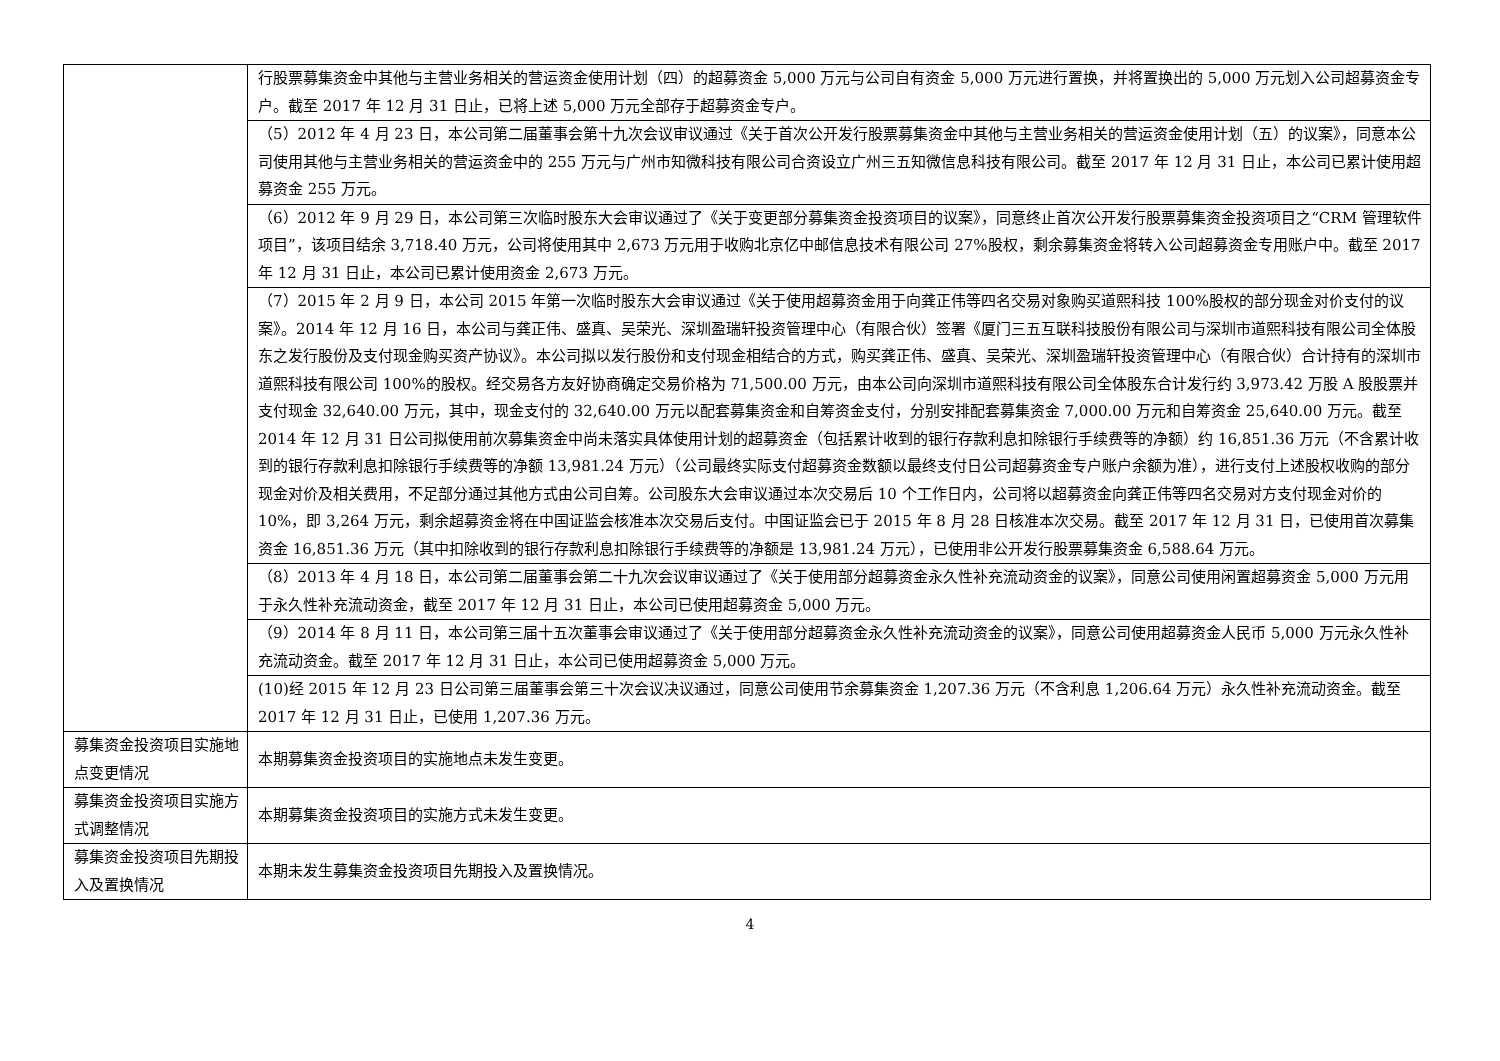| | 行股票募集资金中其他与主营业务相关的营运资金使用计划（四）的超募资金 5,000 万元与公司自有资金 5,000 万元进行置换，并将置换出的 5,000 万元划入公司超募资金专户。截至 2017 年 12 月 31 日止，已将上述 5,000 万元全部存于超募资金专户。 |
| | （5）2012 年 4 月 23 日，本公司第二届董事会第十九次会议审议通过《关于首次公开发行股票募集资金中其他与主营业务相关的营运资金使用计划（五）的议案》，同意本公司使用其他与主营业务相关的营运资金中的 255 万元与广州市知微科技有限公司合资设立广州三五知微信息科技有限公司。截至 2017 年 12 月 31 日止，本公司已累计使用超募资金 255 万元。 |
| | （6）2012 年 9 月 29 日，本公司第三次临时股东大会审议通过了《关于变更部分募集资金投资项目的议案》，同意终止首次公开发行股票募集资金投资项目之“CRM 管理软件项目”，该项目结余 3,718.40 万元，公司将使用其中 2,673 万元用于收购北京亿中邮信息技术有限公司 27%股权，剩余募集资金将转入公司超募资金专用账户中。截至 2017 年 12 月 31 日止，本公司已累计使用资金 2,673 万元。 |
| | （7）2015 年 2 月 9 日，本公司 2015 年第一次临时股东大会审议通过《关于使用超募资金用于向龚正伟等四名交易对象购买道熙科技 100%股权的部分现金对价支付的议案》。2014 年 12 月 16 日，本公司与龚正伟、盛真、吴荣光、深圳盈瑞轩投资管理中心（有限合伙）签署《厦门三五互联科技股份有限公司与深圳市道熙科技有限公司全体股东之发行股份及支付现金购买资产协议》。本公司拟以发行股份和支付现金相结合的方式，购买龚正伟、盛真、吴荣光、深圳盈瑞轩投资管理中心（有限合伙）合计持有的深圳市道熙科技有限公司 100%的股权。经交易各方友好协商确定交易价格为 71,500.00 万元，由本公司向深圳市道熙科技有限公司全体股东合计发行约 3,973.42 万股 A 股股票并支付现金 32,640.00 万元，其中，现金支付的 32,640.00 万元以配套募集资金和自筹资金支付，分别安排配套募集资金 7,000.00 万元和自筹资金 25,640.00 万元。截至 2014 年 12 月 31 日公司拟使用前次募集资金中尚未落实具体使用计划的超募资金（包括累计收到的银行存款利息扣除银行手续费等的净额）约 16,851.36 万元（不含累计收到的银行存款利息扣除银行手续费等的净额 13,981.24 万元）（公司最终实际支付超募资金数额以最终支付日公司超募资金专户账户余额为准），进行支付上述股权收购的部分现金对价及相关费用，不足部分通过其他方式由公司自筹。公司股东大会审议通过本次交易后 10 个工作日内，公司将以超募资金向龚正伟等四名交易对方支付现金对价的 10%，即 3,264 万元，剩余超募资金将在中国证监会核准本次交易后支付。中国证监会已于 2015 年 8 月 28 日核准本次交易。截至 2017 年 12 月 31 日，已使用首次募集资金 16,851.36 万元（其中扣除收到的银行存款利息扣除银行手续费等的净额是 13,981.24 万元），已使用非公开发行股票募集资金 6,588.64 万元。 |
| | （8）2013 年 4 月 18 日，本公司第二届董事会第二十九次会议审议通过了《关于使用部分超募资金永久性补充流动资金的议案》，同意公司使用闲置超募资金 5,000 万元用于永久性补充流动资金，截至 2017 年 12 月 31 日止，本公司已使用超募资金 5,000 万元。 |
| | （9）2014 年 8 月 11 日，本公司第三届十五次董事会审议通过了《关于使用部分超募资金永久性补充流动资金的议案》，同意公司使用超募资金人民币 5,000 万元永久性补充流动资金。截至 2017 年 12 月 31 日止，本公司已使用超募资金 5,000 万元。 |
| | (10)经 2015 年 12 月 23 日公司第三届董事会第三十次会议决议通过，同意公司使用节余募集资金 1,207.36 万元（不含利息 1,206.64 万元）永久性补充流动资金。截至 2017 年 12 月 31 日止，已使用 1,207.36 万元。 |
| 募集资金投资项目实施地点变更情况 | 本期募集资金投资项目的实施地点未发生变更。 |
| 募集资金投资项目实施方式调整情况 | 本期募集资金投资项目的实施方式未发生变更。 |
| 募集资金投资项目先期投入及置换情况 | 本期未发生募集资金投资项目先期投入及置换情况。 |
4